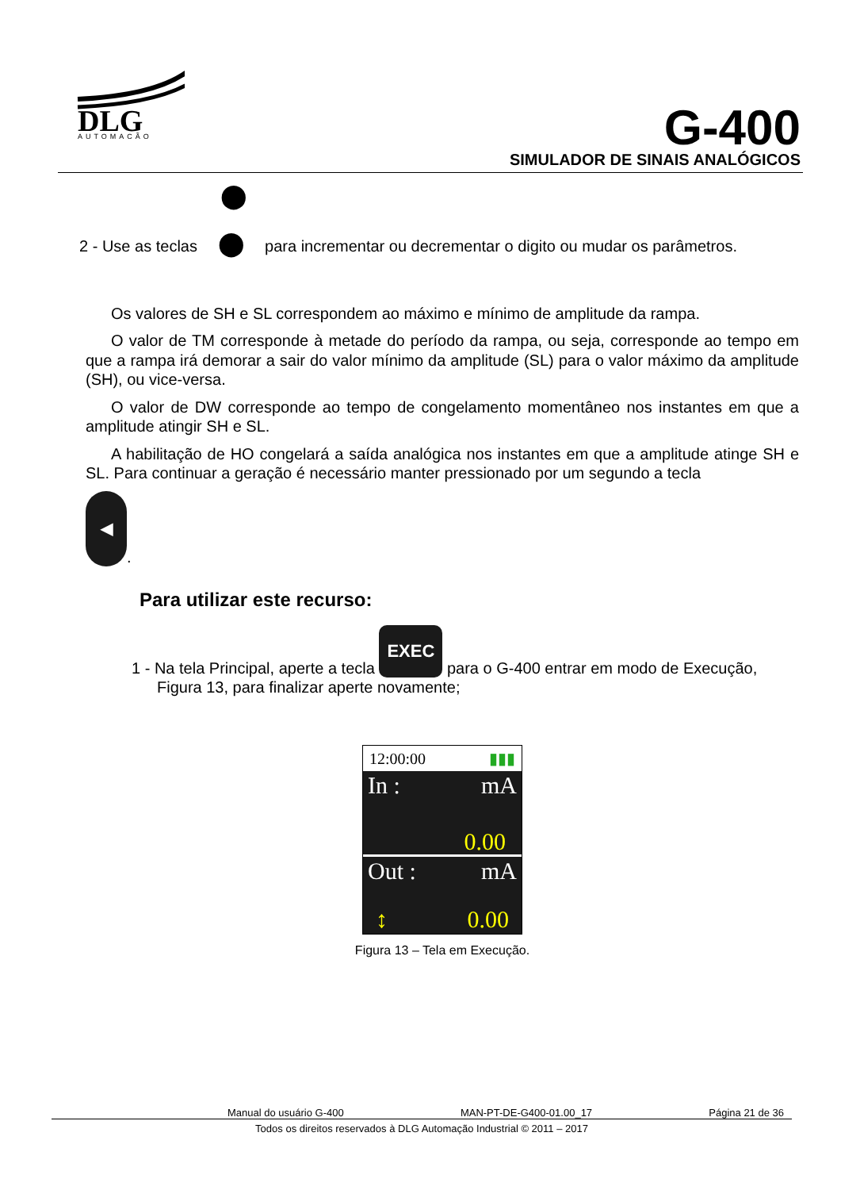DLG
AUTOMAÇÃO
G-400
SIMULADOR DE SINAIS ANALÓGICOS
⬤
2 - Use as teclas ⬤ para incrementar ou decrementar o digito ou mudar os parâmetros.
Os valores de SH e SL correspondem ao máximo e mínimo de amplitude da rampa.
O valor de TM corresponde à metade do período da rampa, ou seja, corresponde ao tempo em que a rampa irá demorar a sair do valor mínimo da amplitude (SL) para o valor máximo da amplitude (SH), ou vice-versa.
O valor de DW corresponde ao tempo de congelamento momentâneo nos instantes em que a amplitude atingir SH e SL.
A habilitação de HO congelará a saída analógica nos instantes em que a amplitude atinge SH e SL. Para continuar a geração é necessário manter pressionado por um segundo a tecla
◀.
Para utilizar este recurso:
1 - Na tela Principal, aperte a tecla EXEC para o G-400 entrar em modo de Execução, Figura 13, para finalizar aperte novamente;
12:00:00 ▮▮▮
In : mA
0.00
Out : mA
↕ 0.00
Figura 13 – Tela em Execução.
Manual do usuário G-400 MAN-PT-DE-G400-01.00_17 Página 21 de 36
Todos os direitos reservados à DLG Automação Industrial © 2011 – 2017